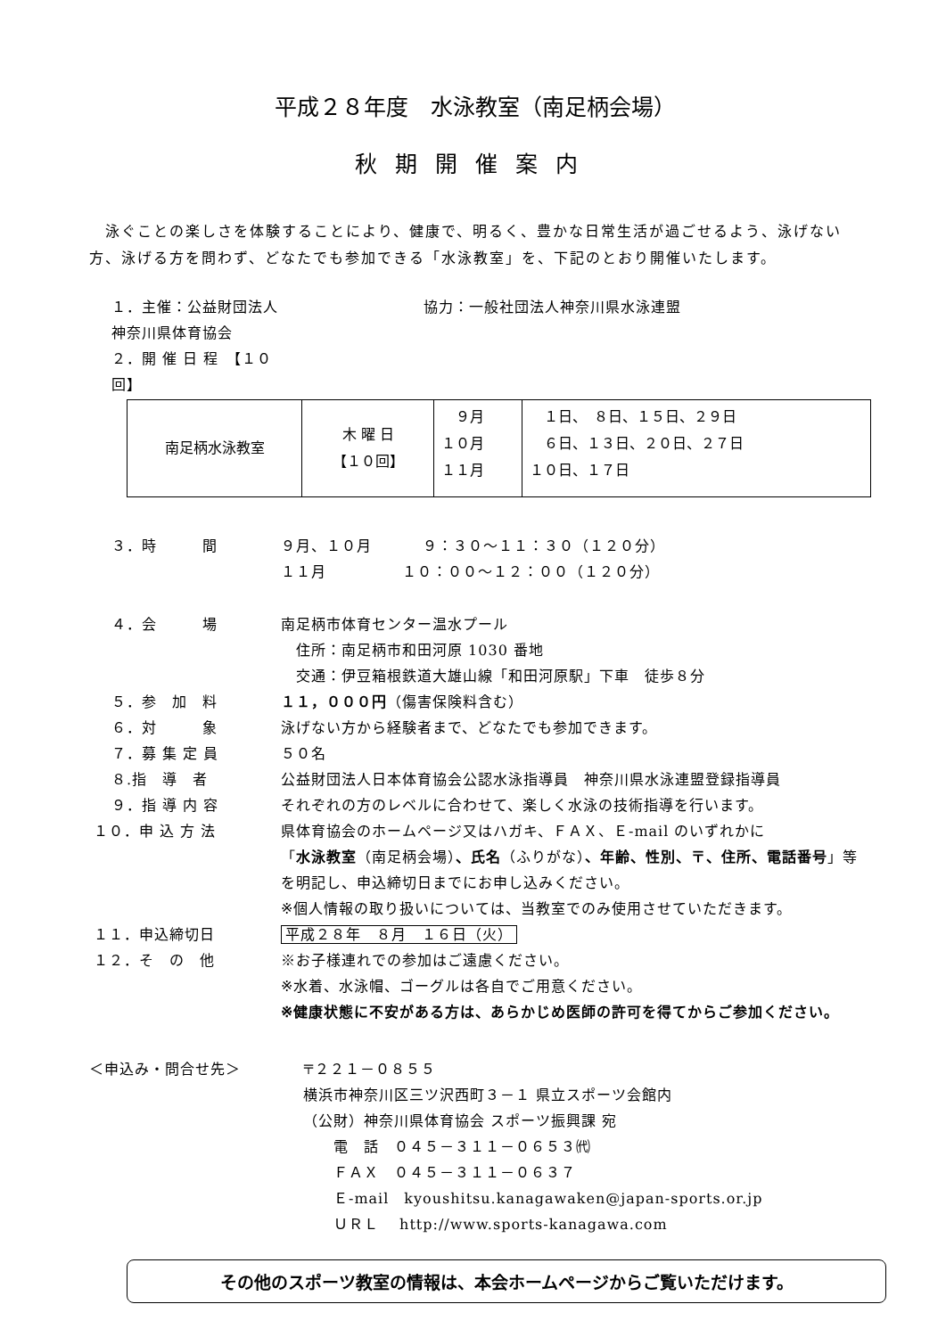平成２８年度　水泳教室（南足柄会場）
秋期開催案内
　泳ぐことの楽しさを体験することにより、健康で、明るく、豊かな日常生活が過ごせるよう、泳げない方、泳げる方を問わず、どなたでも参加できる「水泳教室」を、下記のとおり開催いたします。
１．主催：公益財団法人神奈川県体育協会 協力：一般社団法人神奈川県水泳連盟
２．開 催 日 程　【１０回】
| 南足柄水泳教室 | 木 曜 日 【１０回】 | ９月 １０月 １１月 | １日、 ８日、１５日、２９日 ６日、１３日、２０日、２７日 １０日、１７日 |
３．時　　　間 ９月、１０月　　　 ９：３０～１１：３０（１２０分）
１１月　　　　　１０：００～１２：００（１２０分）
４．会　　　場 南足柄市体育センター温水プール
　住所：南足柄市和田河原 1030 番地
　交通：伊豆箱根鉄道大雄山線「和田河原駅」下車　徒歩８分
５．参　加　料 １１，０００円（傷害保険料含む）
６．対　　　象 泳げない方から経験者まで、どなたでも参加できます。
７．募 集 定 員 ５０名
８.指　導　者 公益財団法人日本体育協会公認水泳指導員　神奈川県水泳連盟登録指導員
９．指 導 内 容 それぞれの方のレベルに合わせて、楽しく水泳の技術指導を行います。
１０．申 込 方 法 県体育協会のホームページ又はハガキ、ＦＡＸ、Ｅ-mail のいずれかに
「水泳教室（南足柄会場）、氏名（ふりがな）、年齢、性別、〒、住所、電話番号」等を明記し、申込締切日までにお申し込みください。
※個人情報の取り扱いについては、当教室でのみ使用させていただきます。
１１．申込締切日 平成２８年　８月　１６日（火）
１２．そ　の　他 ※お子様連れでの参加はご遠慮ください。
※水着、水泳帽、ゴーグルは各自でご用意ください。
※健康状態に不安がある方は、あらかじめ医師の許可を得てからご参加ください。
＜申込み・問合せ先＞ 〒２２１－０８５５
横浜市神奈川区三ツ沢西町３－１ 県立スポーツ会館内
（公財）神奈川県体育協会 スポーツ振興課 宛
　　電　話　０４５－３１１－０６５３㈹
　　ＦＡＸ　０４５－３１１－０６３７
　　Ｅ-mail　kyoushitsu.kanagawaken@japan-sports.or.jp
　　ＵＲＬ　 http://www.sports-kanagawa.com
その他のスポーツ教室の情報は、本会ホームページからご覧いただけます。